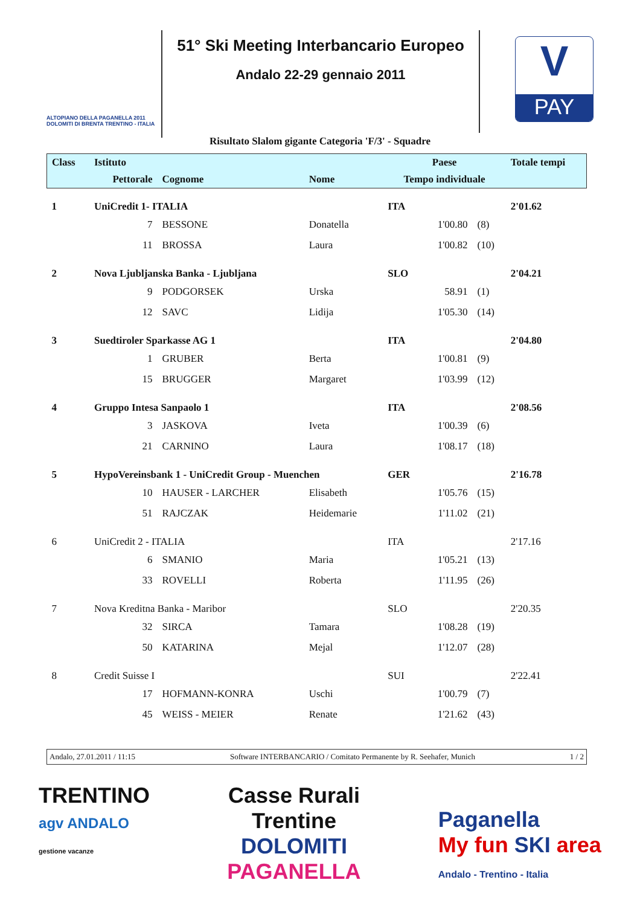ALTOPIANO DELLA PAGANELLA 2011
DOLOMITI DI BRENTA TRENTINO - ITALIA
51° Ski Meeting Interbancario Europeo
Andalo 22-29 gennaio 2011
V
PAY
Risultato Slalom gigante Categoria 'F/3' - Squadre
| Class | Istituto | | | Paese | | | Totale tempi |
| --- | --- | --- | --- | --- | --- | --- | --- |
| | Pettorale | Cognome | Nome | Tempo individuale | | | |
| 1 | UniCredit 1- ITALIA | | | ITA | | | 2'01.62 |
| | 7 | BESSONE | Donatella | | 1'00.80 | (8) | |
| | 11 | BROSSA | Laura | | 1'00.82 | (10) | |
| 2 | Nova Ljubljanska Banka - Ljubljana | | | SLO | | | 2'04.21 |
| | 9 | PODGORSEK | Urska | | 58.91 | (1) | |
| | 12 | SAVC | Lidija | | 1'05.30 | (14) | |
| 3 | Suedtiroler Sparkasse AG 1 | | | ITA | | | 2'04.80 |
| | 1 | GRUBER | Berta | | 1'00.81 | (9) | |
| | 15 | BRUGGER | Margaret | | 1'03.99 | (12) | |
| 4 | Gruppo Intesa Sanpaolo 1 | | | ITA | | | 2'08.56 |
| | 3 | JASKOVA | Iveta | | 1'00.39 | (6) | |
| | 21 | CARNINO | Laura | | 1'08.17 | (18) | |
| 5 | HypoVereinsbank 1 - UniCredit Group - Muenchen | | | GER | | | 2'16.78 |
| | 10 | HAUSER - LARCHER | Elisabeth | | 1'05.76 | (15) | |
| | 51 | RAJCZAK | Heidemarie | | 1'11.02 | (21) | |
| 6 | UniCredit 2 - ITALIA | | | ITA | | | 2'17.16 |
| | 6 | SMANIO | Maria | | 1'05.21 | (13) | |
| | 33 | ROVELLI | Roberta | | 1'11.95 | (26) | |
| 7 | Nova Kreditna Banka - Maribor | | | SLO | | | 2'20.35 |
| | 32 | SIRCA | Tamara | | 1'08.28 | (19) | |
| | 50 | KATARINA | Mejal | | 1'12.07 | (28) | |
| 8 | Credit Suisse I | | | SUI | | | 2'22.41 |
| | 17 | HOFMANN-KONRA | Uschi | | 1'00.79 | (7) | |
| | 45 | WEISS - MEIER | Renate | | 1'21.62 | (43) | |
Andalo, 27.01.2011 / 11:15 Software INTERBANCARIO / Comitato Permanente by R. Seehafer, Munich 1 / 2
TRENTINO
agv ANDALO
gestione vacanze
Casse Rurali
Trentine
DOLOMITI
PAGANELLA
Paganella
My fun SKI area
Andalo - Trentino - Italia